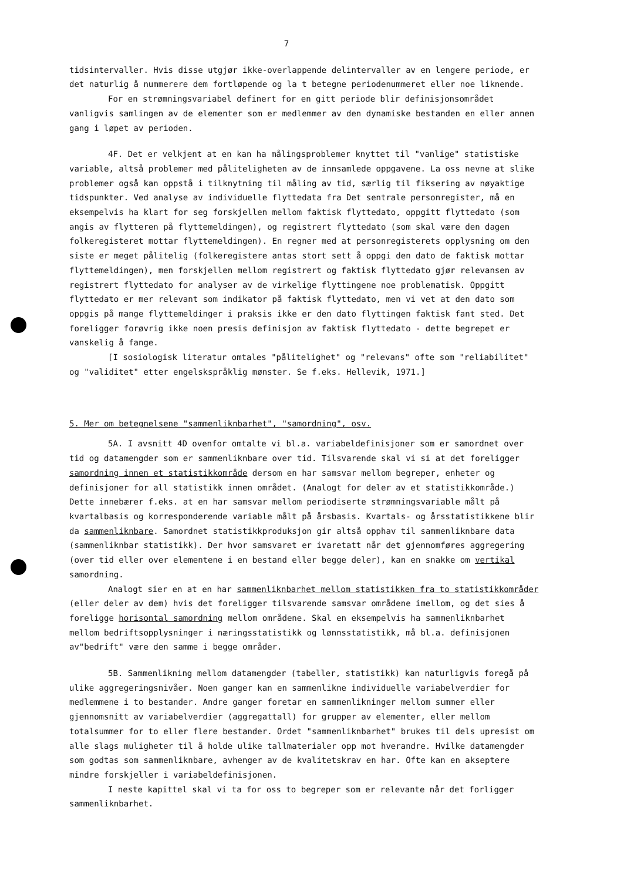7
tidsintervaller. Hvis disse utgjør ikke-overlappende delintervaller av en lengere periode, er det naturlig å nummerere dem fortløpende og la t betegne periodenummeret eller noe liknende.
For en strømningsvariabel definert for en gitt periode blir definisjonsområdet vanligvis samlingen av de elementer som er medlemmer av den dynamiske bestanden en eller annen gang i løpet av perioden.
4F. Det er velkjent at en kan ha målingsproblemer knyttet til "vanlige" statistiske variable, altså problemer med påliteligheten av de innsamlede oppgavene. La oss nevne at slike problemer også kan oppstå i tilknytning til måling av tid, særlig til fiksering av nøyaktige tidspunkter. Ved analyse av individuelle flyttedata fra Det sentrale personregister, må en eksempelvis ha klart for seg forskjellen mellom faktisk flyttedato, oppgitt flyttedato (som angis av flytteren på flyttemeldingen), og registrert flyttedato (som skal være den dagen folkeregisteret mottar flyttemeldingen). En regner med at personregisterets opplysning om den siste er meget pålitelig (folkeregistere antas stort sett å oppgi den dato de faktisk mottar flyttemeldingen), men forskjellen mellom registrert og faktisk flyttedato gjør relevansen av registrert flyttedato for analyser av de virkelige flyttingene noe problematisk. Oppgitt flyttedato er mer relevant som indikator på faktisk flyttedato, men vi vet at den dato som oppgis på mange flyttemeldinger i praksis ikke er den dato flyttingen faktisk fant sted. Det foreligger forøvrig ikke noen presis definisjon av faktisk flyttedato - dette begrepet er vanskelig å fange.
[I sosiologisk literatur omtales "pålitelighet" og "relevans" ofte som "reliabilitet" og "validitet" etter engelskspråklig mønster. Se f.eks. Hellevik, 1971.]
5. Mer om betegnelsene "sammenliknbarhet", "samordning", osv.
5A. I avsnitt 4D ovenfor omtalte vi bl.a. variabeldefinisjoner som er samordnet over tid og datamengder som er sammenliknbare over tid. Tilsvarende skal vi si at det foreligger samordning innen et statistikkområde dersom en har samsvar mellom begreper, enheter og definisjoner for all statistikk innen området. (Analogt for deler av et statistikkområde.) Dette innebærer f.eks. at en har samsvar mellom periodiserte strømningsvariable målt på kvartalbasis og korresponderende variable målt på årsbasis. Kvartals- og årsstatistikkene blir da sammenliknbare. Samordnet statistikkproduksjon gir altså opphav til sammenliknbare data (sammenliknbar statistikk). Der hvor samsvaret er ivaretatt når det gjennomføres aggregering (over tid eller over elementene i en bestand eller begge deler), kan en snakke om vertikal samordning.
Analogt sier en at en har sammenliknbarhet mellom statistikken fra to statistikkområder (eller deler av dem) hvis det foreligger tilsvarende samsvar områdene imellom, og det sies å foreligge horisontal samordning mellom områdene. Skal en eksempelvis ha sammenliknbarhet mellom bedriftsopplysninger i næringsstatistikk og lønnsstatistikk, må bl.a. definisjonen av"bedrift" være den samme i begge områder.
5B. Sammenlikning mellom datamengder (tabeller, statistikk) kan naturligvis foregå på ulike aggregeringsnivåer. Noen ganger kan en sammenlikne individuelle variabelverdier for medlemmene i to bestander. Andre ganger foretar en sammenlikninger mellom summer eller gjennomsnitt av variabelverdier (aggregattall) for grupper av elementer, eller mellom totalsummer for to eller flere bestander. Ordet "sammenliknbarhet" brukes til dels upresist om alle slags muligheter til å holde ulike tallmaterialer opp mot hverandre. Hvilke datamengder som godtas som sammenliknbare, avhenger av de kvalitetskrav en har. Ofte kan en akseptere mindre forskjeller i variabeldefinisjonen.
I neste kapittel skal vi ta for oss to begreper som er relevante når det forligger sammenliknbarhet.